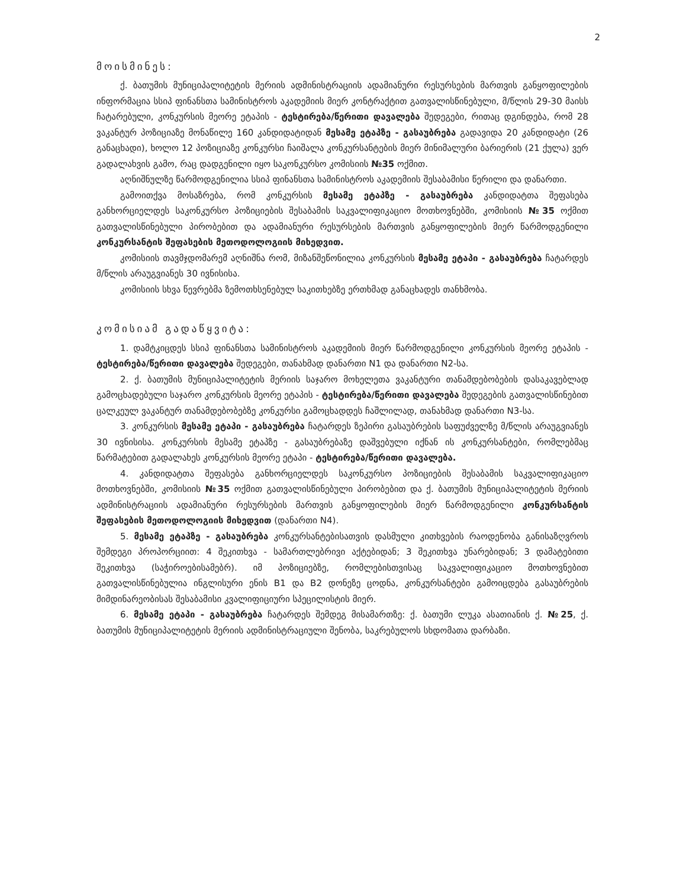2
მოისმინეს:
ქ. ბათუმის მუნიციპალიტეტის მერიის ადმინისტრაციის ადამიანური რესურსების მართვის განყოფილების ინფორმაცია სსიპ ფინანსთა სამინისტროს აკადემიის მიერ კონტრაქტით გათვალისწინებული, მ/წლის 29-30 მაისს ჩატარებული, კონკურსის მეორე ეტაპის - ტესტირება/წერითი დავალება შედეგები, რითაც დგინდება, რომ 28 ვაკანტურ პოზიციაზე მონაწილე 160 კანდიდატიდან მესამე ეტაპზე - გასაუბრება გადავიდა 20 კანდიდატი (26 განაცხადი), ხოლო 12 პოზიციაზე კონკურსი ჩაიშალა კონკურსანტების მიერ მინიმალური ბარიერის (21 ქულა) ვერ გადალახვის გამო, რაც დადგენილი იყო საკონკურსო კომისიის №35 ოქმით.
აღნიშნულზე წარმოდგენილია სსიპ ფინანსთა სამინისტროს აკადემიის შესაბამისი წერილი და დანართი.
გამოითქვა მოსაზრება, რომ კონკურსის მესამე ეტაპზე - გასაუბრება კანდიდატთა შეფასება განხორციელდეს საკონკურსო პოზიციების შესაბამის საკვალიფიკაციო მოთხოვნებში, კომისიის №35 ოქმით გათვალისწინებული პირობებით და ადამიანური რესურსების მართვის განყოფილების მიერ წარმოდგენილი კონკურსანტის შეფასების მეთოდოლოგიის მიხედვით.
კომისიის თავმჯდომარემ აღნიშნა რომ, მიზანშეწონილია კონკურსის მესამე ეტაპი - გასაუბრება ჩატარდეს მ/წლის არაუგვიანეს 30 ივნისისა.
კომისიის სხვა წევრებმა ზემოთხსენებულ საკითხებზე ერთხმად განაცხადეს თანხმობა.
კომისიამ გადაწყვიტა:
1. დამტკიცდეს სსიპ ფინანსთა სამინისტროს აკადემიის მიერ წარმოდგენილი კონკურსის მეორე ეტაპის - ტესტირება/წერითი დავალება შედეგები, თანახმად დანართი N1 და დანართი N2-სა.
2. ქ. ბათუმის მუნიციპალიტეტის მერიის საჯარო მოხელეთა ვაკანტური თანამდებობების დასაკავებლად გამოცხადებული საჯარო კონკურსის მეორე ეტაპის - ტესტირება/წერითი დავალება შედეგების გათვალისწინებით ცალკეულ ვაკანტურ თანამდებობებზე კონკურსი გამოცხადდეს ჩაშლილად, თანახმად დანართი N3-სა.
3. კონკურსის მესამე ეტაპი - გასაუბრება ჩატარდეს ზეპირი გასაუბრების საფუძველზე მ/წლის არაუგვიანეს 30 ივნისისა. კონკურსის მესამე ეტაპზე - გასაუბრებაზე დაშვებული იქნან ის კონკურსანტები, რომლებმაც წარმატებით გადალახეს კონკურსის მეორე ეტაპი - ტესტირება/წერითი დავალება.
4. კანდიდატთა შეფასება განხორციელდეს საკონკურსო პოზიციების შესაბამის საკვალიფიკაციო მოთხოვნებში, კომისიის №35 ოქმით გათვალისწინებული პირობებით და ქ. ბათუმის მუნიციპალიტეტის მერიის ადმინისტრაციის ადამიანური რესურსების მართვის განყოფილების მიერ წარმოდგენილი კონკურსანტის შეფასების მეთოდოლოგიის მიხედვით (დანართი N4).
5. მესამე ეტაპზე - გასაუბრება კონკურსანტებისათვის დასმული კითხვების რაოდენობა განისაზღვროს შემდეგი პროპორციით: 4 შეკითხვა - სამართლებრივი აქტებიდან; 3 შეკითხვა უნარებიდან; 3 დამატებითი შეკითხვა (საჭიროებისამებრ). იმ პოზიციებზე, რომლებისთვისაც საკვალიფიკაციო მოთხოვნებით გათვალისწინებულია ინგლისური ენის B1 და B2 დონეზე ცოდნა, კონკურსანტები გამოიცდება გასაუბრების მიმდინარეობისას შესაბამისი კვალიფიციური სპეცილისტის მიერ.
6. მესამე ეტაპი - გასაუბრება ჩატარდეს შემდეგ მისამართზე: ქ. ბათუმი ლუკა ასათიანის ქ. №25, ქ. ბათუმის მუნიციპალიტეტის მერიის ადმინისტრაციული შენობა, საკრებულოს სხდომათა დარბაზი.